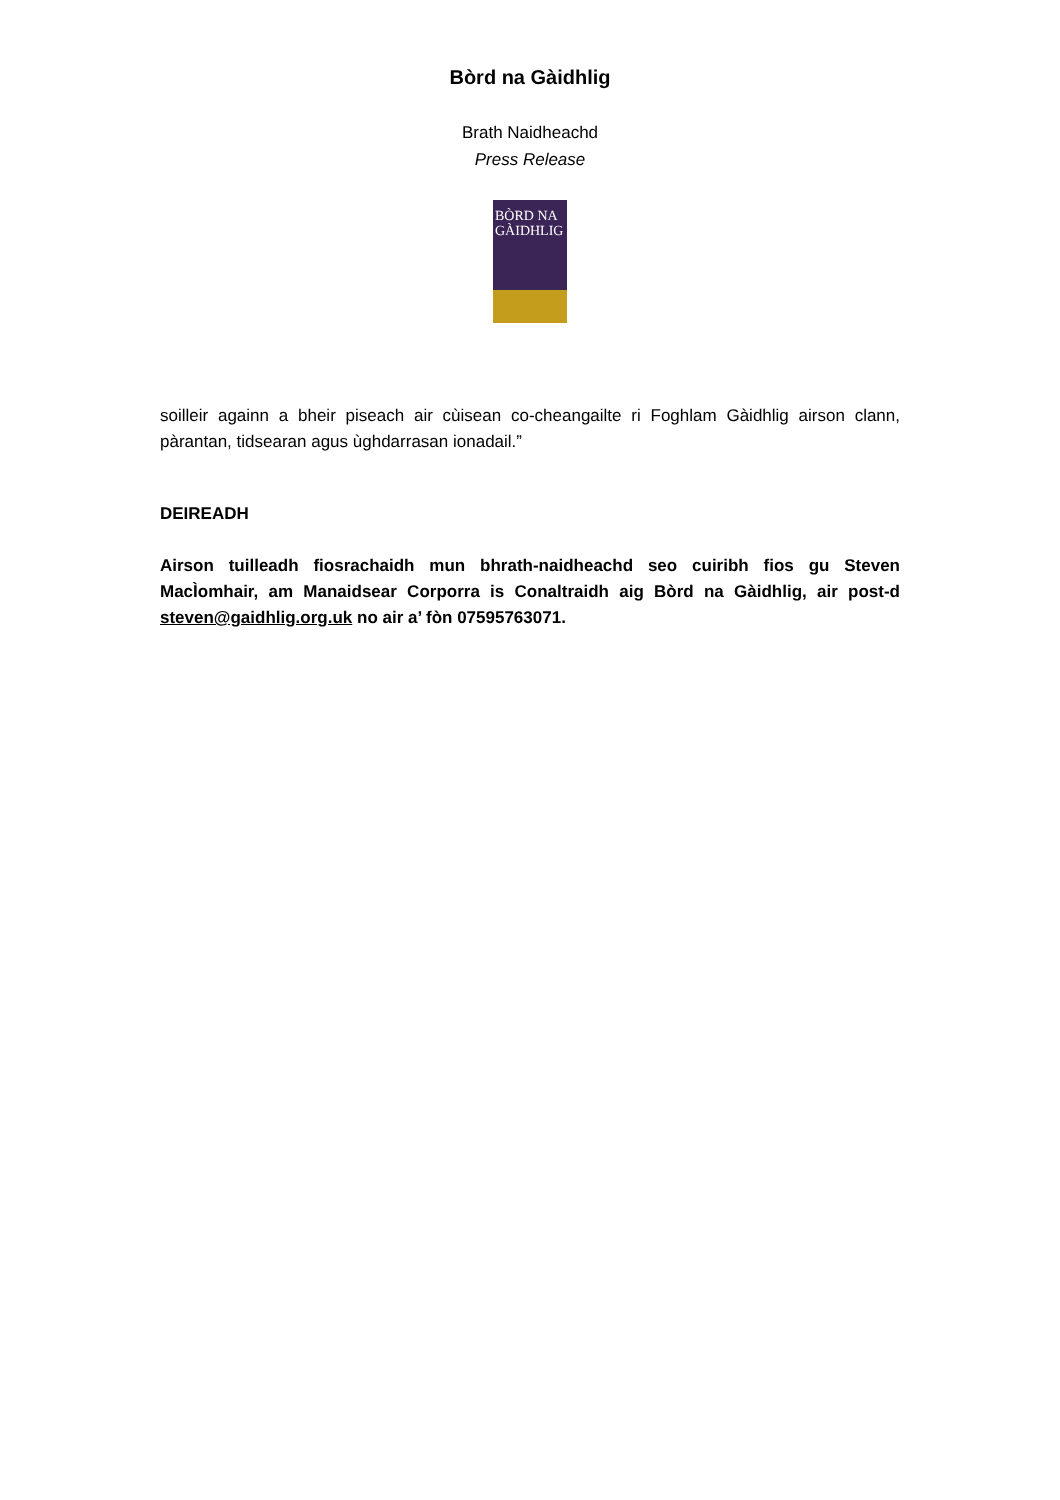Bòrd na Gàidhlig
Brath Naidheachd
Press Release
BÒRD NA GÀIDHLIG
soilleir againn a bheir piseach air cùisean co-cheangailte ri Foghlam Gàidhlig airson clann, pàrantan, tidsearan agus ùghdarrasan ionadail.”
DEIREADH
Airson tuilleadh fiosrachaidh mun bhrath-naidheachd seo cuiribh fios gu Steven MacÌomhair, am Manaidsear Corporra is Conaltraidh aig Bòrd na Gàidhlig, air post-d steven@gaidhlig.org.uk no air a’ fòn 07595763071.